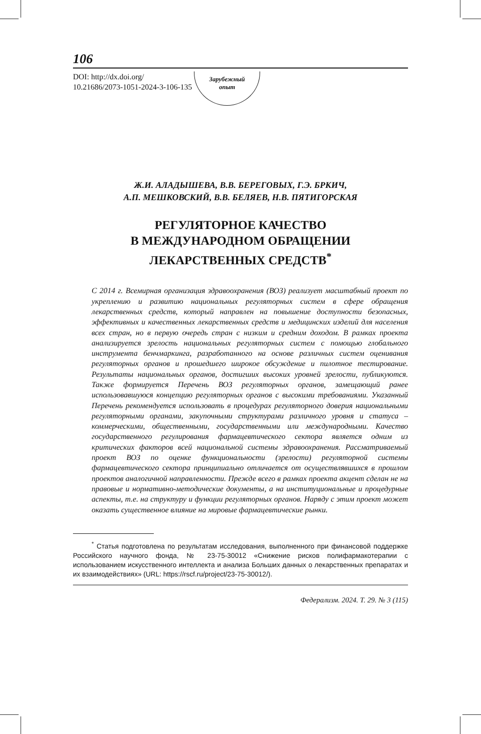106
DOI: http://dx.doi.org/
10.21686/2073-1051-2024-3-106-135
Зарубежный
опыт
Ж.И. АЛАДЫШЕВА, В.В. БЕРЕГОВЫХ, Г.Э. БРКИЧ,
А.П. МЕШКОВСКИЙ, В.В. БЕЛЯЕВ, Н.В. ПЯТИГОРСКАЯ
РЕГУЛЯТОРНОЕ КАЧЕСТВО
В МЕЖДУНАРОДНОМ ОБРАЩЕНИИ
ЛЕКАРСТВЕННЫХ СРЕДСТВ<sup>*</sup>
С 2014 г. Всемирная организация здравоохранения (ВОЗ) реализует масштабный проект по укреплению и развитию национальных регуляторных систем в сфере обращения лекарственных средств, который направлен на повышение доступности безопасных, эффективных и качественных лекарственных средств и медицинских изделий для населения всех стран, но в первую очередь стран с низким и средним доходом. В рамках проекта анализируется зрелость национальных регуляторных систем с помощью глобального инструмента бенчмаркинга, разработанного на основе различных систем оценивания регуляторных органов и прошедшего широкое обсуждение и пилотное тестирование. Результаты национальных органов, достигших высоких уровней зрелости, публикуются. Также формируется Перечень ВОЗ регуляторных органов, замещающий ранее использовавшуюся концепцию регуляторных органов с высокими требованиями. Указанный Перечень рекомендуется использовать в процедурах регуляторного доверия национальными регуляторными органами, закупочными структурами различного уровня и статуса – коммерческими, общественными, государственными или международными. Качество государственного регулирования фармацевтического сектора является одним из критических факторов всей национальной системы здравоохранения. Рассматриваемый проект ВОЗ по оценке функциональности (зрелости) регуляторной системы фармацевтического сектора принципиально отличается от осуществлявшихся в прошлом проектов аналогичной направленности. Прежде всего в рамках проекта акцент сделан не на правовые и нормативно-методические документы, а на институциональные и процедурные аспекты, т.е. на структуру и функции регуляторных органов. Наряду с этим проект может оказать существенное влияние на мировые фармацевтические рынки.
<sup>*</sup> Статья подготовлена по результатам исследования, выполненного при финансовой поддержке Российского научного фонда, № 23-75-30012 «Снижение рисков полифармакотерапии с использованием искусственного интеллекта и анализа Больших данных о лекарственных препаратах и их взаимодействиях» (URL: https://rscf.ru/project/23-75-30012/).
Федерализм. 2024. Т. 29. № 3 (115)